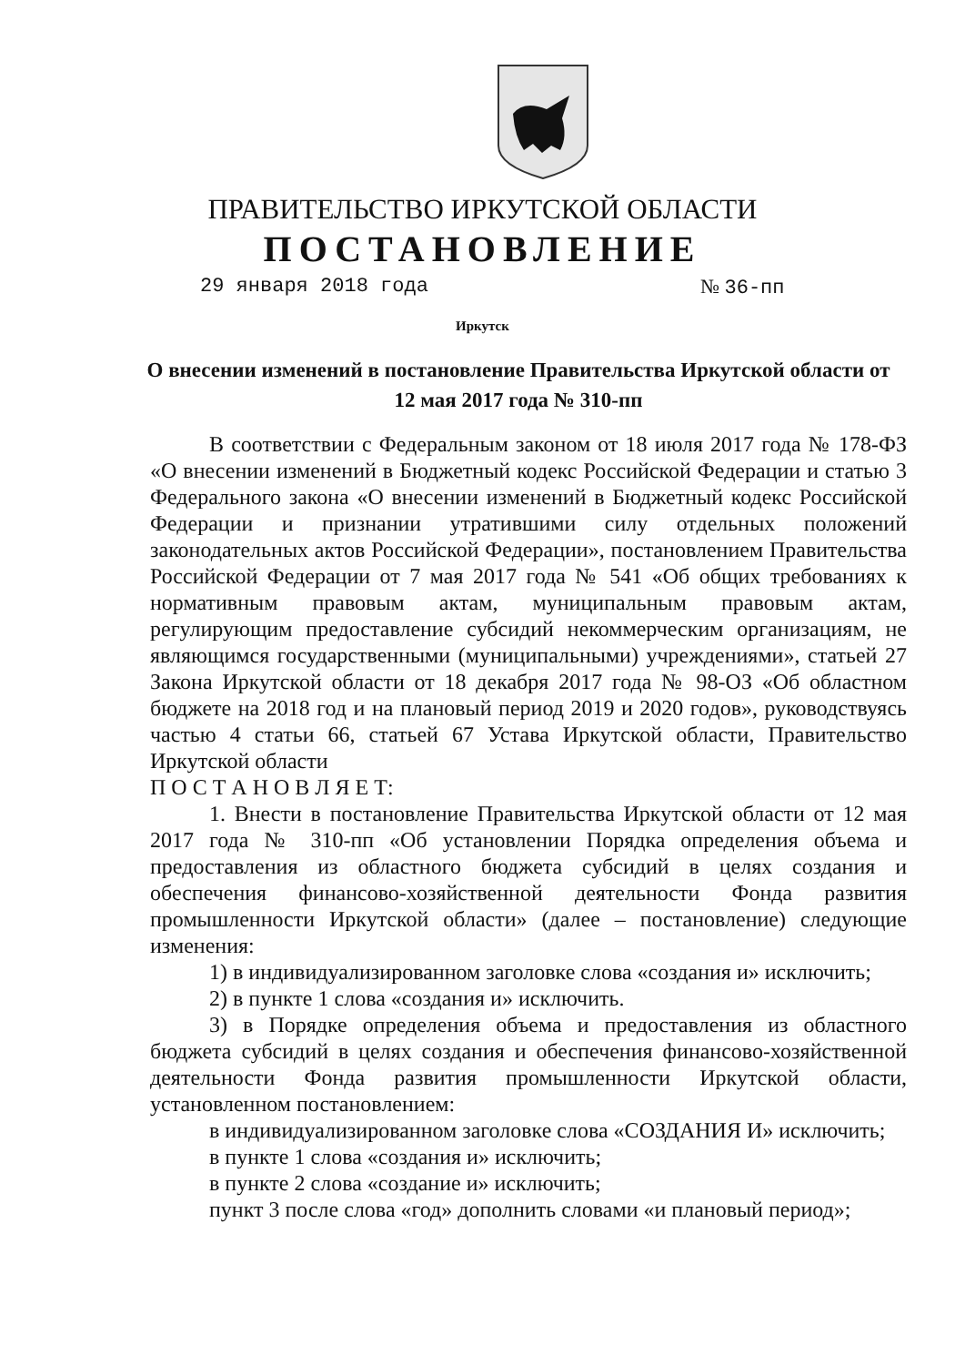ПРАВИТЕЛЬСТВО ИРКУТСКОЙ ОБЛАСТИ
ПОСТАНОВЛЕНИЕ
29 января 2018 года № 36-пп
Иркутск
О внесении изменений в постановление Правительства Иркутской области от 12 мая 2017 года № 310-пп
В соответствии с Федеральным законом от 18 июля 2017 года № 178-ФЗ «О внесении изменений в Бюджетный кодекс Российской Федерации и статью 3 Федерального закона «О внесении изменений в Бюджетный кодекс Российской Федерации и признании утратившими силу отдельных положений законодательных актов Российской Федерации», постановлением Правительства Российской Федерации от 7 мая 2017 года № 541 «Об общих требованиях к нормативным правовым актам, муниципальным правовым актам, регулирующим предоставление субсидий некоммерческим организациям, не являющимся государственными (муниципальными) учреждениями», статьей 27 Закона Иркутской области от 18 декабря 2017 года № 98-ОЗ «Об областном бюджете на 2018 год и на плановый период 2019 и 2020 годов», руководствуясь частью 4 статьи 66, статьей 67 Устава Иркутской области, Правительство Иркутской области
П О С Т А Н О В Л Я Е Т:
1. Внести в постановление Правительства Иркутской области от 12 мая 2017 года № 310-пп «Об установлении Порядка определения объема и предоставления из областного бюджета субсидий в целях создания и обеспечения финансово-хозяйственной деятельности Фонда развития промышленности Иркутской области» (далее – постановление) следующие изменения:
1) в индивидуализированном заголовке слова «создания и» исключить;
2) в пункте 1 слова «создания и» исключить.
3) в Порядке определения объема и предоставления из областного бюджета субсидий в целях создания и обеспечения финансово-хозяйственной деятельности Фонда развития промышленности Иркутской области, установленном постановлением:
в индивидуализированном заголовке слова «СОЗДАНИЯ И» исключить;
в пункте 1 слова «создания и» исключить;
в пункте 2 слова «создание и» исключить;
пункт 3 после слова «год» дополнить словами «и плановый период»;